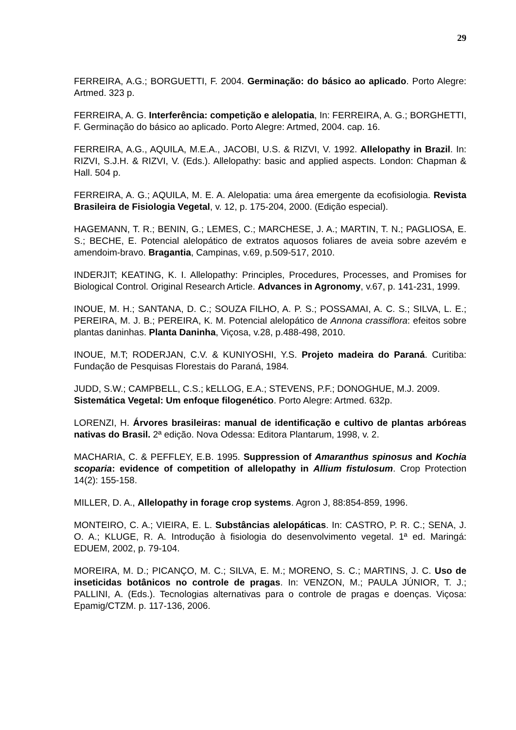29
FERREIRA, A.G.; BORGUETTI, F. 2004. Germinação: do básico ao aplicado. Porto Alegre: Artmed. 323 p.
FERREIRA, A. G. Interferência: competição e alelopatia, In: FERREIRA, A. G.; BORGHETTI, F. Germinação do básico ao aplicado. Porto Alegre: Artmed, 2004. cap. 16.
FERREIRA, A.G., AQUILA, M.E.A., JACOBI, U.S. & RIZVI, V. 1992. Allelopathy in Brazil. In: RIZVI, S.J.H. & RIZVI, V. (Eds.). Allelopathy: basic and applied aspects. London: Chapman & Hall. 504 p.
FERREIRA, A. G.; AQUILA, M. E. A. Alelopatia: uma área emergente da ecofisiologia. Revista Brasileira de Fisiologia Vegetal, v. 12, p. 175-204, 2000. (Edição especial).
HAGEMANN, T. R.; BENIN, G.; LEMES, C.; MARCHESE, J. A.; MARTIN, T. N.; PAGLIOSA, E. S.; BECHE, E. Potencial alelopático de extratos aquosos foliares de aveia sobre azevém e amendoim-bravo. Bragantia, Campinas, v.69, p.509-517, 2010.
INDERJIT; KEATING, K. I. Allelopathy: Principles, Procedures, Processes, and Promises for Biological Control. Original Research Article. Advances in Agronomy, v.67, p. 141-231, 1999.
INOUE, M. H.; SANTANA, D. C.; SOUZA FILHO, A. P. S.; POSSAMAI, A. C. S.; SILVA, L. E.; PEREIRA, M. J. B.; PEREIRA, K. M. Potencial alelopático de Annona crassiflora: efeitos sobre plantas daninhas. Planta Daninha, Viçosa, v.28, p.488-498, 2010.
INOUE, M.T; RODERJAN, C.V. & KUNIYOSHI, Y.S. Projeto madeira do Paraná. Curitiba: Fundação de Pesquisas Florestais do Paraná, 1984.
JUDD, S.W.; CAMPBELL, C.S.; kELLOG, E.A.; STEVENS, P.F.; DONOGHUE, M.J. 2009. Sistemática Vegetal: Um enfoque filogenético. Porto Alegre: Artmed. 632p.
LORENZI, H. Árvores brasileiras: manual de identificação e cultivo de plantas arbóreas nativas do Brasil. 2ª edição. Nova Odessa: Editora Plantarum, 1998, v. 2.
MACHARIA, C. & PEFFLEY, E.B. 1995. Suppression of Amaranthus spinosus and Kochia scoparia: evidence of competition of allelopathy in Allium fistulosum. Crop Protection 14(2): 155-158.
MILLER, D. A., Allelopathy in forage crop systems. Agron J, 88:854-859, 1996.
MONTEIRO, C. A.; VIEIRA, E. L. Substâncias alelopáticas. In: CASTRO, P. R. C.; SENA, J. O. A.; KLUGE, R. A. Introdução à fisiologia do desenvolvimento vegetal. 1ª ed. Maringá: EDUEM, 2002, p. 79-104.
MOREIRA, M. D.; PICANÇO, M. C.; SILVA, E. M.; MORENO, S. C.; MARTINS, J. C. Uso de inseticidas botânicos no controle de pragas. In: VENZON, M.; PAULA JÚNIOR, T. J.; PALLINI, A. (Eds.). Tecnologias alternativas para o controle de pragas e doenças. Viçosa: Epamig/CTZM. p. 117-136, 2006.